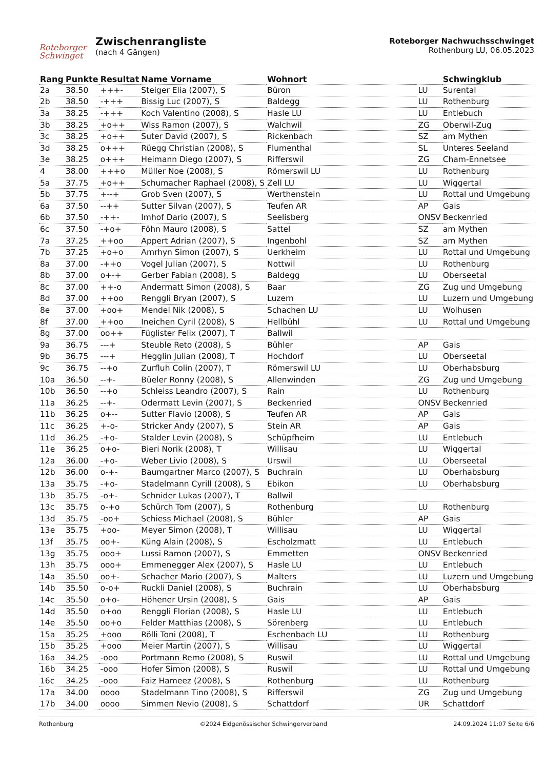Roteborger
Schwinget
Zwischenrangliste
(nach 4 Gängen)
Roteborger Nachwuchsschwinget
Rothenburg LU, 06.05.2023
| Rang | Punkte | Resultat | Name Vorname | Wohnort | | Schwingklub |
| --- | --- | --- | --- | --- | --- | --- |
| 2a | 38.50 | +++- | Steiger Elia (2007), S | Büron | LU | Surental |
| 2b | 38.50 | -+++ | Bissig Luc (2007), S | Baldegg | LU | Rothenburg |
| 3a | 38.25 | -+++ | Koch Valentino (2008), S | Hasle LU | LU | Entlebuch |
| 3b | 38.25 | +o++ | Wiss Ramon (2007), S | Walchwil | ZG | Oberwil-Zug |
| 3c | 38.25 | +o++ | Suter David (2007), S | Rickenbach | SZ | am Mythen |
| 3d | 38.25 | o+++ | Rüegg Christian (2008), S | Flumenthal | SL | Unteres Seeland |
| 3e | 38.25 | o+++ | Heimann Diego (2007), S | Rifferswil | ZG | Cham-Ennetsee |
| 4 | 38.00 | +++o | Müller Noe (2008), S | Römerswil LU | LU | Rothenburg |
| 5a | 37.75 | +o++ | Schumacher Raphael (2008), S | Zell LU | LU | Wiggertal |
| 5b | 37.75 | +--+ | Grob Sven (2007), S | Werthenstein | LU | Rottal und Umgebung |
| 6a | 37.50 | --++ | Sutter Silvan (2007), S | Teufen AR | AP | Gais |
| 6b | 37.50 | -++- | Imhof Dario (2007), S | Seelisberg | ONSV | Beckenried |
| 6c | 37.50 | -+o+ | Föhn Mauro (2008), S | Sattel | SZ | am Mythen |
| 7a | 37.25 | ++oo | Appert Adrian (2007), S | Ingenbohl | SZ | am Mythen |
| 7b | 37.25 | +o+o | Amrhyn Simon (2007), S | Uerkheim | LU | Rottal und Umgebung |
| 8a | 37.00 | -++o | Vogel Julian (2007), S | Nottwil | LU | Rothenburg |
| 8b | 37.00 | o+-+ | Gerber Fabian (2008), S | Baldegg | LU | Oberseetal |
| 8c | 37.00 | ++-o | Andermatt Simon (2008), S | Baar | ZG | Zug und Umgebung |
| 8d | 37.00 | ++oo | Renggli Bryan (2007), S | Luzern | LU | Luzern und Umgebung |
| 8e | 37.00 | +oo+ | Mendel Nik (2008), S | Schachen LU | LU | Wolhusen |
| 8f | 37.00 | ++oo | Ineichen Cyril (2008), S | Hellbühl | LU | Rottal und Umgebung |
| 8g | 37.00 | oo++ | Füglister Felix (2007), T | Ballwil | | |
| 9a | 36.75 | ---+ | Steuble Reto (2008), S | Bühler | AP | Gais |
| 9b | 36.75 | ---+ | Hegglin Julian (2008), T | Hochdorf | LU | Oberseetal |
| 9c | 36.75 | --+o | Zurfluh Colin (2007), T | Römerswil LU | LU | Oberhabsburg |
| 10a | 36.50 | --+- | Büeler Ronny (2008), S | Allenwinden | ZG | Zug und Umgebung |
| 10b | 36.50 | --+o | Schleiss Leandro (2007), S | Rain | LU | Rothenburg |
| 11a | 36.25 | --+- | Odermatt Levin (2007), S | Beckenried | ONSV | Beckenried |
| 11b | 36.25 | o+-- | Sutter Flavio (2008), S | Teufen AR | AP | Gais |
| 11c | 36.25 | +-o- | Stricker Andy (2007), S | Stein AR | AP | Gais |
| 11d | 36.25 | -+o- | Stalder Levin (2008), S | Schüpfheim | LU | Entlebuch |
| 11e | 36.25 | o+o- | Bieri Norik (2008), T | Willisau | LU | Wiggertal |
| 12a | 36.00 | -+o- | Weber Livio (2008), S | Urswil | LU | Oberseetal |
| 12b | 36.00 | o-+- | Baumgartner Marco (2007), S | Buchrain | LU | Oberhabsburg |
| 13a | 35.75 | -+o- | Stadelmann Cyrill (2008), S | Ebikon | LU | Oberhabsburg |
| 13b | 35.75 | -o+- | Schnider Lukas (2007), T | Ballwil | | |
| 13c | 35.75 | o-+o | Schürch Tom (2007), S | Rothenburg | LU | Rothenburg |
| 13d | 35.75 | -oo+ | Schiess Michael (2008), S | Bühler | AP | Gais |
| 13e | 35.75 | +oo- | Meyer Simon (2008), T | Willisau | LU | Wiggertal |
| 13f | 35.75 | oo+- | Küng Alain (2008), S | Escholzmatt | LU | Entlebuch |
| 13g | 35.75 | ooo+ | Lussi Ramon (2007), S | Emmetten | ONSV | Beckenried |
| 13h | 35.75 | ooo+ | Emmenegger Alex (2007), S | Hasle LU | LU | Entlebuch |
| 14a | 35.50 | oo+- | Schacher Mario (2007), S | Malters | LU | Luzern und Umgebung |
| 14b | 35.50 | o-o+ | Ruckli Daniel (2008), S | Buchrain | LU | Oberhabsburg |
| 14c | 35.50 | o+o- | Höhener Ursin (2008), S | Gais | AP | Gais |
| 14d | 35.50 | o+oo | Renggli Florian (2008), S | Hasle LU | LU | Entlebuch |
| 14e | 35.50 | oo+o | Felder Matthias (2008), S | Sörenberg | LU | Entlebuch |
| 15a | 35.25 | +ooo | Rölli Toni (2008), T | Eschenbach LU | LU | Rothenburg |
| 15b | 35.25 | +ooo | Meier Martin (2007), S | Willisau | LU | Wiggertal |
| 16a | 34.25 | -ooo | Portmann Remo (2008), S | Ruswil | LU | Rottal und Umgebung |
| 16b | 34.25 | -ooo | Hofer Simon (2008), S | Ruswil | LU | Rottal und Umgebung |
| 16c | 34.25 | -ooo | Faiz Hameez (2008), S | Rothenburg | LU | Rothenburg |
| 17a | 34.00 | oooo | Stadelmann Tino (2008), S | Rifferswil | ZG | Zug und Umgebung |
| 17b | 34.00 | oooo | Simmen Nevio (2008), S | Schattdorf | UR | Schattdorf |
Rothenburg ©2024 Eidgenössischer Schwingerverband 24.09.2024 11:07 Seite 6/6